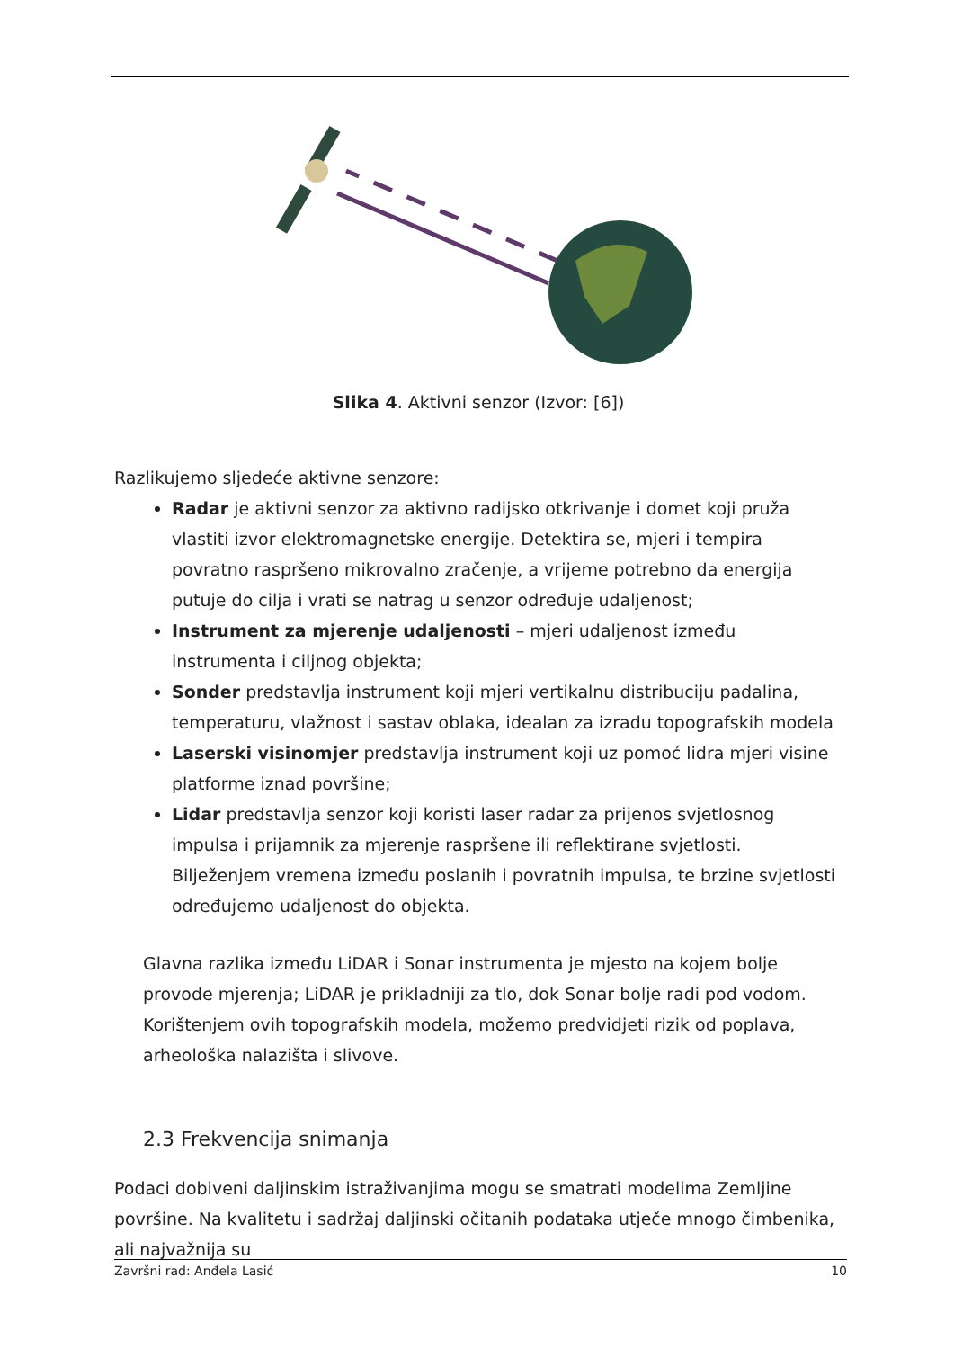Slika 4. Aktivni senzor (Izvor: [6])
Razlikujemo sljedeće aktivne senzore:
Radar je aktivni senzor za aktivno radijsko otkrivanje i domet koji pruža vlastiti izvor elektromagnetske energije. Detektira se, mjeri i tempira povratno raspršeno mikrovalno zračenje, a vrijeme potrebno da energija putuje do cilja i vrati se natrag u senzor određuje udaljenost;
Instrument za mjerenje udaljenosti – mjeri udaljenost između instrumenta i ciljnog objekta;
Sonder predstavlja instrument koji mjeri vertikalnu distribuciju padalina, temperaturu, vlažnost i sastav oblaka, idealan za izradu topografskih modela
Laserski visinomjer predstavlja instrument koji uz pomoć lidra mjeri visine platforme iznad površine;
Lidar predstavlja senzor koji koristi laser radar za prijenos svjetlosnog impulsa i prijamnik za mjerenje raspršene ili reflektirane svjetlosti. Bilježenjem vremena između poslanih i povratnih impulsa, te brzine svjetlosti određujemo udaljenost do objekta.
Glavna razlika između LiDAR i Sonar instrumenta je mjesto na kojem bolje provode mjerenja; LiDAR je prikladniji za tlo, dok Sonar bolje radi pod vodom. Korištenjem ovih topografskih modela, možemo predvidjeti rizik od poplava, arheološka nalazišta i slivove.
2.3 Frekvencija snimanja
Podaci dobiveni daljinskim istraživanjima mogu se smatrati modelima Zemljine površine. Na kvalitetu i sadržaj daljinski očitanih podataka utječe mnogo čimbenika, ali najvažnija su
Završni rad: Anđela Lasić 10